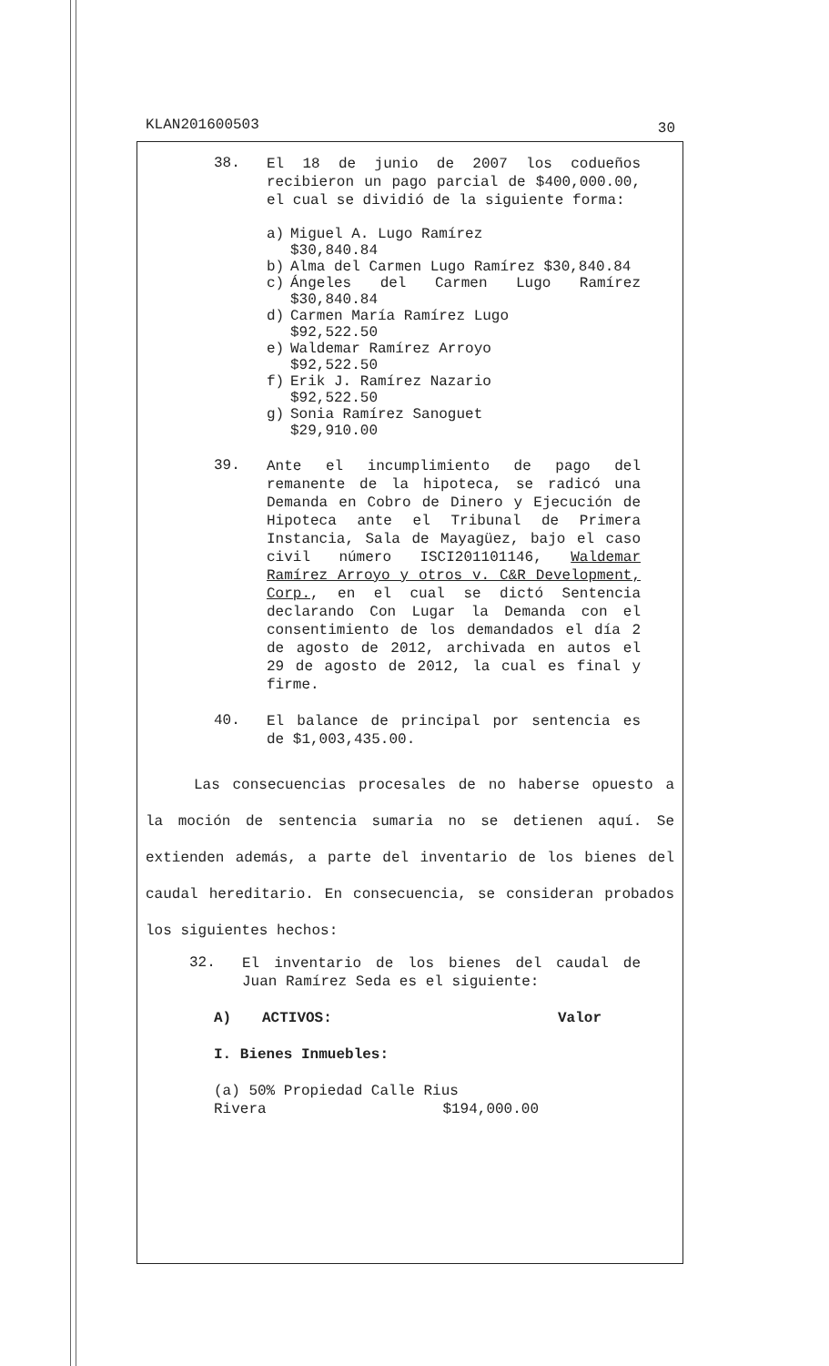KLAN201600503 30
38.
El 18 de junio de 2007 los codueños recibieron un pago parcial de $400,000.00, el cual se dividió de la siguiente forma:
a) Miguel A. Lugo Ramírez
$30,840.84
b) Alma del Carmen Lugo Ramírez $30,840.84
c) Ángeles del Carmen Lugo Ramírez $30,840.84
d) Carmen María Ramírez Lugo
$92,522.50
e) Waldemar Ramírez Arroyo
$92,522.50
f) Erik J. Ramírez Nazario
$92,522.50
g) Sonia Ramírez Sanoguet
$29,910.00
39.
Ante el incumplimiento de pago del remanente de la hipoteca, se radicó una Demanda en Cobro de Dinero y Ejecución de Hipoteca ante el Tribunal de Primera Instancia, Sala de Mayagüez, bajo el caso civil número ISCI201101146, Waldemar Ramírez Arroyo y otros v. C&R Development, Corp., en el cual se dictó Sentencia declarando Con Lugar la Demanda con el consentimiento de los demandados el día 2 de agosto de 2012, archivada en autos el 29 de agosto de 2012, la cual es final y firme.
40.
El balance de principal por sentencia es de $1,003,435.00.
Las consecuencias procesales de no haberse opuesto a la moción de sentencia sumaria no se detienen aquí. Se extienden además, a parte del inventario de los bienes del caudal hereditario. En consecuencia, se consideran probados los siguientes hechos:
32.
El inventario de los bienes del caudal de Juan Ramírez Seda es el siguiente:
A) ACTIVOS: Valor
I. Bienes Inmuebles:
(a) 50% Propiedad Calle Rius
Rivera $194,000.00